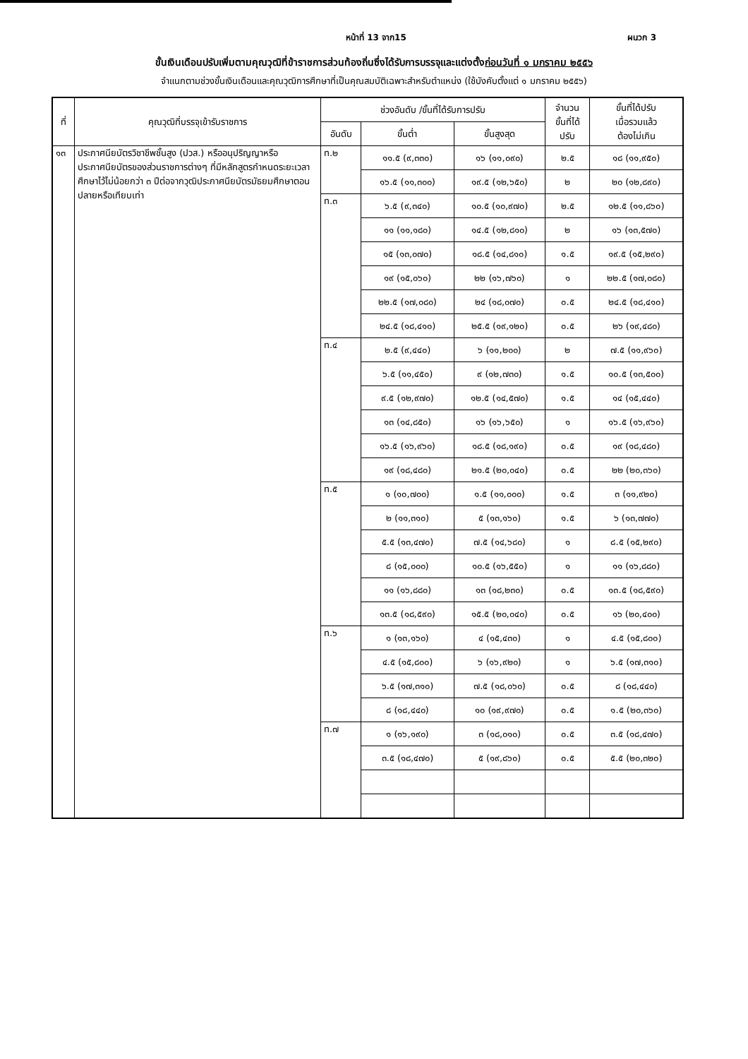หน้าที่ 13 จาก15 ผนวก 3
ขั้นเงินเดือนปรับเพิ่มตามคุณวุฒิที่ข้าราชการส่วนท้องถิ่นซึ่งได้รับการบรรจุและแต่งตั้งก่อนวันที่ ๑ มกราคม ๒๕๕๖
จำแนกตามช่วงขั้นเงินเดือนและคุณวุฒิการศึกษาที่เป็นคุณสมบัติเฉพาะสำหรับตำแหน่ง (ใช้บังคับตั้งแต่ ๑ มกราคม ๒๕๕๖)
| ที่ | คุณวุฒิที่บรรจุเข้ารับราชการ | ช่วงอันดับ /ขั้นที่ได้รับการปรับ | | | จำนวน ขั้นที่ได้ ปรับ | ขั้นที่ได้ปรับ เมื่อรวมแล้ว ต้องไม่เกิน |
| --- | --- | --- | --- | --- | --- | --- |
| | | อันดับ | ขั้นต่ำ | ขั้นสูงสุด | | |
| ๑๓ | ประกาศนียบัตรวิชาชีพชั้นสูง (ปวส.) หรืออนุปริญญาหรือประกาศนียบัตรของส่วนราชการต่างๆ ที่มีหลักสูตรกำหนดระยะเวลาศึกษาไว้ไม่น้อยกว่า ๓ ปีต่อจากวุฒิประกาศนียบัตรมัธยมศึกษาตอนปลายหรือเทียบเท่า | ท.๒ | ๑๑.๕ (๙,๓๓๐) | ๑๖ (๑๑,๐๙๐) | ๒.๕ | ๑๘ (๑๑,๙๕๐) |
| | | | ๑๖.๕ (๑๑,๓๐๐) | ๑๙.๕ (๑๒,๖๕๐) | ๒ | ๒๐ (๑๒,๘๙๐) |
| | | ท.๓ | ๖.๕ (๙,๓๔๐) | ๑๐.๕ (๑๐,๙๗๐) | ๒.๕ | ๑๒.๕ (๑๑,๘๖๐) |
| | | | ๑๑ (๑๑,๑๘๐) | ๑๔.๕ (๑๒,๘๑๐) | ๒ | ๑๖ (๑๓,๕๗๐) |
| | | | ๑๕ (๑๓,๐๗๐) | ๑๘.๕ (๑๔,๘๑๐) | ๑.๕ | ๑๙.๕ (๑๕,๒๙๐) |
| | | | ๑๙ (๑๕,๐๖๐) | ๒๒ (๑๖,๗๖๐) | ๑ | ๒๒.๕ (๑๗,๐๘๐) |
| | | | ๒๒.๕ (๑๗,๐๘๐) | ๒๔ (๑๘,๐๗๐) | ๐.๕ | ๒๔.๕ (๑๘,๔๑๐) |
| | | | ๒๔.๕ (๑๘,๔๑๐) | ๒๕.๕ (๑๙,๑๒๐) | ๐.๕ | ๒๖ (๑๙,๔๘๐) |
| | | ท.๔ | ๒.๕ (๙,๔๔๐) | ๖ (๑๑,๒๐๐) | ๒ | ๗.๕ (๑๑,๙๖๐) |
| | | | ๖.๕ (๑๑,๔๕๐) | ๙ (๑๒,๗๓๐) | ๑.๕ | ๑๐.๕ (๑๓,๕๐๐) |
| | | | ๙.๕ (๑๒,๙๗๐) | ๑๒.๕ (๑๔,๕๗๐) | ๑.๕ | ๑๔ (๑๕,๔๔๐) |
| | | | ๑๓ (๑๔,๘๕๐) | ๑๖ (๑๖,๖๕๐) | ๑ | ๑๖.๕ (๑๖,๙๖๐) |
| | | | ๑๖.๕ (๑๖,๙๖๐) | ๑๘.๕ (๑๘,๑๙๐) | ๐.๕ | ๑๙ (๑๘,๔๘๐) |
| | | | ๑๙ (๑๘,๔๘๐) | ๒๑.๕ (๒๐,๐๔๐) | ๐.๕ | ๒๒ (๒๐,๓๖๐) |
| | | ท.๕ | ๑ (๑๐,๗๐๐) | ๑.๕ (๑๑,๐๐๐) | ๑.๕ | ๓ (๑๑,๙๒๐) |
| | | | ๒ (๑๑,๓๑๐) | ๕ (๑๓,๑๖๐) | ๑.๕ | ๖ (๑๓,๗๗๐) |
| | | | ๕.๕ (๑๓,๔๗๐) | ๗.๕ (๑๔,๖๘๐) | ๑ | ๘.๕ (๑๕,๒๙๐) |
| | | | ๘ (๑๕,๐๐๐) | ๑๐.๕ (๑๖,๕๕๐) | ๑ | ๑๑ (๑๖,๘๘๐) |
| | | | ๑๑ (๑๖,๘๘๐) | ๑๓ (๑๘,๒๓๐) | ๐.๕ | ๑๓.๕ (๑๘,๕๙๐) |
| | | | ๑๓.๕ (๑๘,๕๙๐) | ๑๕.๕ (๒๐,๐๔๐) | ๐.๕ | ๑๖ (๒๐,๔๐๐) |
| | | ท.๖ | ๑ (๑๓,๑๖๐) | ๔ (๑๕,๔๓๐) | ๑ | ๔.๕ (๑๕,๘๐๐) |
| | | | ๔.๕ (๑๕,๘๐๐) | ๖ (๑๖,๙๒๐) | ๑ | ๖.๕ (๑๗,๓๑๐) |
| | | | ๖.๕ (๑๗,๓๑๐) | ๗.๕ (๑๘,๐๖๐) | ๐.๕ | ๘ (๑๘,๔๔๐) |
| | | | ๘ (๑๘,๔๔๐) | ๑๐ (๑๙,๙๗๐) | ๐.๕ | ๑.๕ (๒๐,๓๖๐) |
| | | ท.๗ | ๑ (๑๖,๑๙๐) | ๓ (๑๘,๐๑๐) | ๐.๕ | ๓.๕ (๑๘,๔๗๐) |
| | | | ๓.๕ (๑๘,๔๗๐) | ๕ (๑๙,๘๖๐) | ๐.๕ | ๕.๕ (๒๐,๓๒๐) |